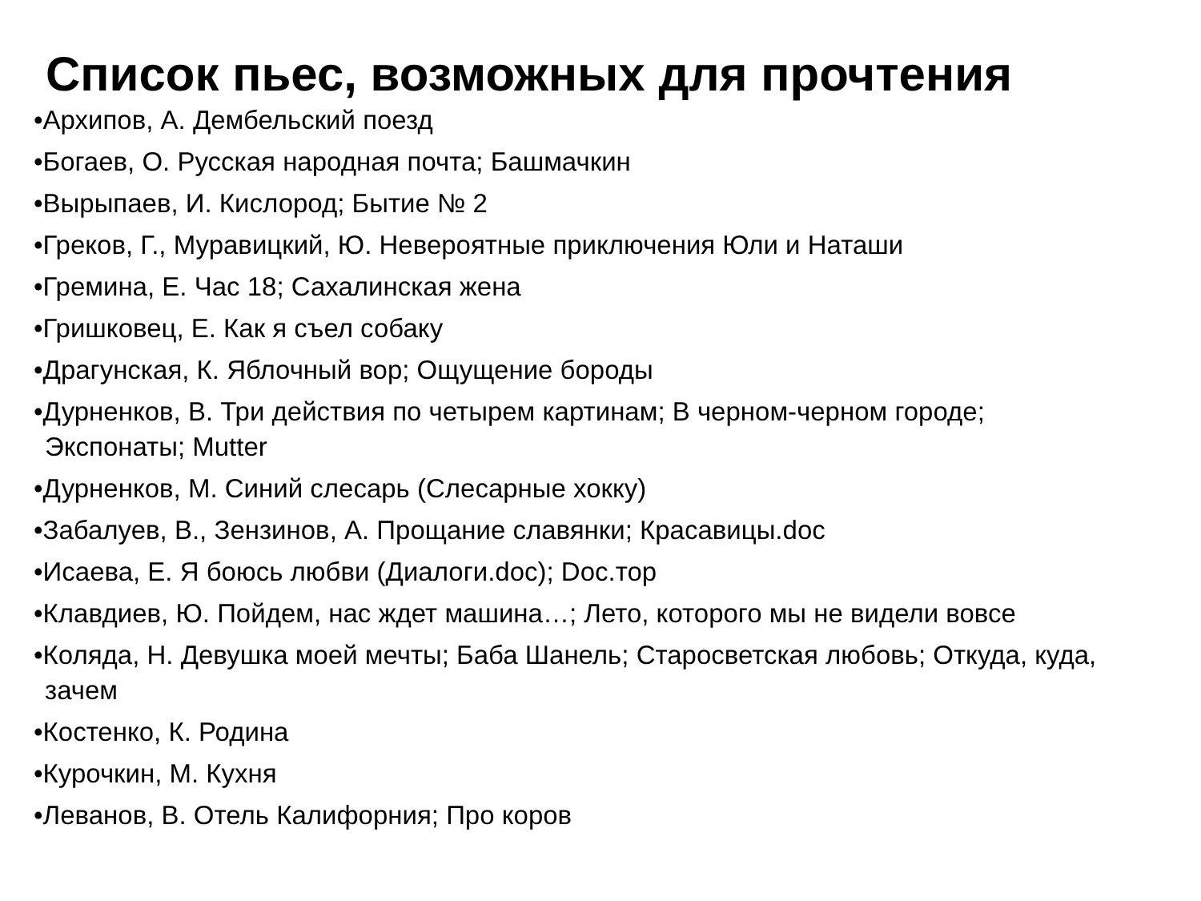Список пьес, возможных для прочтения
•Архипов, А. Дембельский поезд
•Богаев, О. Русская народная почта; Башмачкин
•Вырыпаев, И. Кислород; Бытие № 2
•Греков, Г., Муравицкий, Ю. Невероятные приключения Юли и Наташи
•Гремина, Е. Час 18; Сахалинская жена
•Гришковец, Е. Как я съел собаку
•Драгунская, К. Яблочный вор; Ощущение бороды
•Дурненков, В. Три действия по четырем картинам; В черном-черном городе; Экспонаты; Mutter
•Дурненков, М. Синий слесарь (Слесарные хокку)
•Забалуев, В., Зензинов, А. Прощание славянки; Красавицы.doc
•Исаева, Е. Я боюсь любви (Диалоги.doc); Doc.тор
•Клавдиев, Ю. Пойдем, нас ждет машина…; Лето, которого мы не видели вовсе
•Коляда, Н. Девушка моей мечты; Баба Шанель; Старосветская любовь; Откуда, куда, зачем
•Костенко, К. Родина
•Курочкин, М. Кухня
•Леванов, В. Отель Калифорния; Про коров